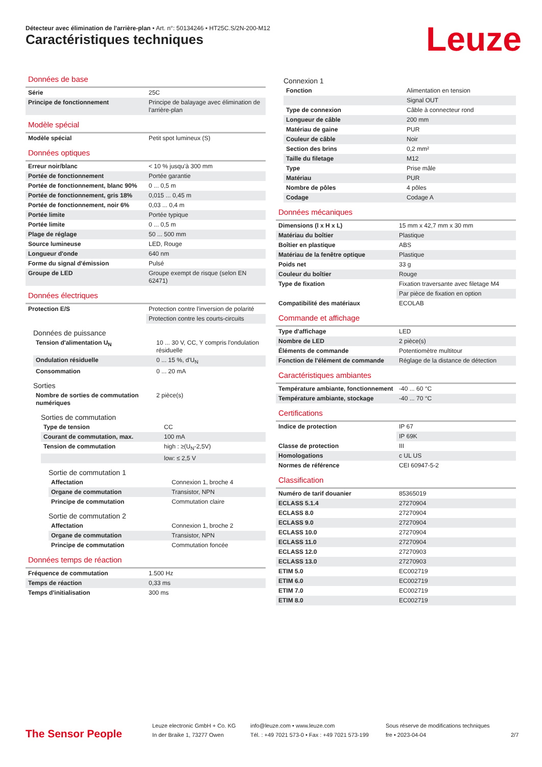Détecteur avec élimination de l'arrière-plan • Art. n°: 50134246 • HT25C.S/2N-200-M12
Caractéristiques techniques Leuze
Données de base
| Série | 25C |
| Principe de fonctionnement | Principe de balayage avec élimination de l'arrière-plan |
Modèle spécial
| Modèle spécial | Petit spot lumineux (S) |
Données optiques
| Erreur noir/blanc | < 10 % jusqu'à 300 mm |
| Portée de fonctionnement | Portée garantie |
| Portée de fonctionnement, blanc 90% | 0 ... 0,5 m |
| Portée de fonctionnement, gris 18% | 0,015 ... 0,45 m |
| Portée de fonctionnement, noir 6% | 0,03 ... 0,4 m |
| Portée limite | Portée typique |
| Portée limite | 0 ... 0,5 m |
| Plage de réglage | 50 ... 500 mm |
| Source lumineuse | LED, Rouge |
| Longueur d'onde | 640 nm |
| Forme du signal d'émission | Pulsé |
| Groupe de LED | Groupe exempt de risque (selon EN 62471) |
Données électriques
| Protection E/S | Protection contre l'inversion de polarité |
| | Protection contre les courts-circuits |
Données de puissance
| Tension d'alimentation U<sub>N</sub> | 10 ... 30 V, CC, Y compris l'ondulation résiduelle |
| Ondulation résiduelle | 0 ... 15 %, d'U<sub>N</sub> |
| Consommation | 0 ... 20 mA |
Sorties
| Nombre de sorties de commutation numériques | 2 pièce(s) |
Sorties de commutation
| Type de tension | CC |
| Courant de commutation, max. | 100 mA |
| Tension de commutation | high : ≥(U<sub>N</sub>-2,5V) |
| | low: ≤ 2,5 V |
Sortie de commutation 1
| Affectation | Connexion 1, broche 4 |
| Organe de commutation | Transistor, NPN |
| Principe de commutation | Commutation claire |
Sortie de commutation 2
| Affectation | Connexion 1, broche 2 |
| Organe de commutation | Transistor, NPN |
| Principe de commutation | Commutation foncée |
Données temps de réaction
| Fréquence de commutation | 1.500 Hz |
| Temps de réaction | 0,33 ms |
| Temps d'initialisation | 300 ms |
Connexion 1
| Fonction | Alimentation en tension |
| | Signal OUT |
| Type de connexion | Câble à connecteur rond |
| Longueur de câble | 200 mm |
| Matériau de gaine | PUR |
| Couleur de câble | Noir |
| Section des brins | 0,2 mm² |
| Taille du filetage | M12 |
| Type | Prise mâle |
| Matériau | PUR |
| Nombre de pôles | 4 pôles |
| Codage | Codage A |
Données mécaniques
| Dimensions (l x H x L) | 15 mm x 42,7 mm x 30 mm |
| Matériau du boîtier | Plastique |
| Boîtier en plastique | ABS |
| Matériau de la fenêtre optique | Plastique |
| Poids net | 33 g |
| Couleur du boîtier | Rouge |
| Type de fixation | Fixation traversante avec filetage M4 |
| | Par pièce de fixation en option |
| Compatibilité des matériaux | ECOLAB |
Commande et affichage
| Type d'affichage | LED |
| Nombre de LED | 2 pièce(s) |
| Éléments de commande | Potentiomètre multitour |
| Fonction de l'élément de commande | Réglage de la distance de détection |
Caractéristiques ambiantes
| Température ambiante, fonctionne­ment | -40 ... 60 °C |
| Température ambiante, stockage | -40 ... 70 °C |
Certifications
| Indice de protection | IP 67 |
| | IP 69K |
| Classe de protection | III |
| Homologations | c UL US |
| Normes de référence | CEI 60947-5-2 |
Classification
| Numéro de tarif douanier | 85365019 |
| ECLASS 5.1.4 | 27270904 |
| ECLASS 8.0 | 27270904 |
| ECLASS 9.0 | 27270904 |
| ECLASS 10.0 | 27270904 |
| ECLASS 11.0 | 27270904 |
| ECLASS 12.0 | 27270903 |
| ECLASS 13.0 | 27270903 |
| ETIM 5.0 | EC002719 |
| ETIM 6.0 | EC002719 |
| ETIM 7.0 | EC002719 |
| ETIM 8.0 | EC002719 |
The Sensor People
Leuze electronic GmbH + Co. KG
In der Braike 1, 73277 Owen
info@leuze.com • www.leuze.com
Tél. : +49 7021 573-0 • Fax : +49 7021 573-199
Sous réserve de modifications techniques
fre • 2023-04-04
2/7